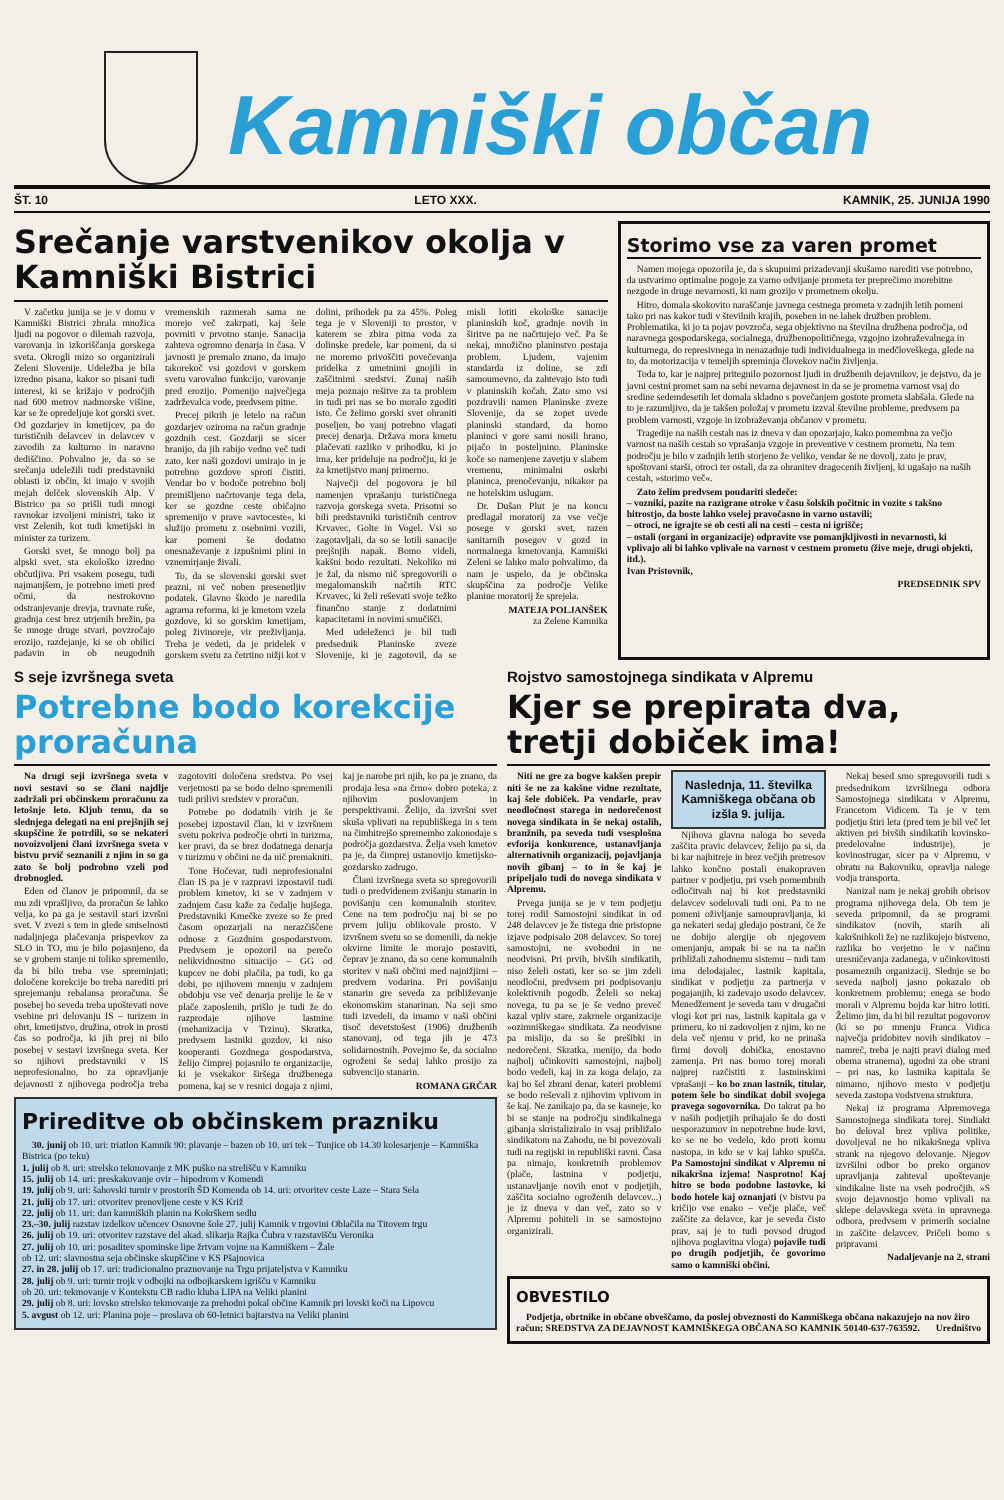Kamniški občan
ŠT. 10 LETO XXX. KAMNIK, 25. JUNIJA 1990
Srečanje varstvenikov okolja v Kamniški Bistrici
V začetku junija se je v domu v Kamniški Bistrici zbrala množica ljudi na pogovor o dilemah razvoja, varovanja in izkoriščanja gorskega sveta. Okrogli mizo so organizirali Zeleni Slovenije. Udeležba je bila izredno pisana, kakor so pisani tudi interesi, ki se križajo v področjih nad 600 metrov nadmorske višine, kar se že opredeljuje kot gorski svet. Od gozdarjev in kmetijcev, pa do turističnih delavcev in delavcev v zavodih za kulturno in naravno dediščino. Pohvalno je, da so se srečanja udeležili tudi predstavniki oblasti iz občin, ki imajo v svojih mejah delček slovenskih Alp. V Bistrico pa so prišli tudi mnogi ravnokar izvoljeni ministri, tako iz vrst Zelenih, kot tudi kmetijski in minister za turizem.
Gorski svet, še mnogo bolj pa alpski svet, sta ekološko izredno občutljiva. Pri vsakem posegu, tudi najmanjšem, je potrebno imeti pred očmi, da nestrokovno odstranjevanje drevja, travnate ruše, gradnja cest brez utrjenih brežin, pa še mnoge druge stvari, povzročajo erozijo, razdejanje, ki se ob obilici padavin in ob neugodnih vremenskih razmerah sama ne morejo več zakrpati, kaj šele povrniti v prvotno stanje. Sanacija zahteva ogromno denarja in časa. V javnosti je premalo znano, da imajo takorekoč vsi gozdovi v gorskem svetu varovalno funkcijo, varovanje pred erozijo. Pomenijo največjega zadrževalca vode, predvsem pitne.
Precej pikrih je letelo na račun gozdarjev oziroma na račun gradnje gozdnih cest. Gozdarji se sicer branijo, da jih rabijo vedno več tudi zato, ker naši gozdovi umirajo in je potrebno gozdove sproti čistiti. Vendar bo v bodoče potrebno bolj premišljeno načrtovanje tega dela, ker se gozdne ceste običajno spremenijo v prave »avtoceste«, ki služijo prometu z osebnimi vozili, kar pomeni še dodatno onesnaževanje z izpušnimi plini in vznemirjanje živali.
To, da se slovenski gorski svet prazni, ni več noben presenetljiv podatek. Glavno škodo je naredila agrarna reforma, ki je kmetom vzela gozdove, ki so gorskim kmetijam, poleg živinoreje, vir preživljanja. Treba je vedeti, da je pridelek v gorskem svetu za četrtino nižji kot v dolini, prihodek pa za 45%. Poleg tega je v Sloveniji to prostor, v katerem se zbira pitna voda za dolinske predele, kar pomeni, da si ne moremo privoščiti povečevanja pridelka z umetnimi gnojili in zaščitnimi sredstvi. Zunaj naših meja poznajo rešitve za ta problem in tudi pri nas se bo moralo zgoditi isto. Če želimo gorski svet ohraniti poseljen, bo vanj potrebno vlagati precej denarja. Država mora kmetu plačevati razliko v prihodku, ki jo ima, ker prideluje na področju, ki je za kmetijstvo manj primerno.
Največji del pogovora je bil namenjen vprašanju turističnega razvoja gorskega sveta. Prisotni so bili predstavniki turističnih centrov Krvavec, Golte in Vogel. Vsi so zagotavljali, da so se lotili sanacije prejšnjih napak. Bomo videli, kakšni bodo rezultati. Nekoliko mi je žal, da nismo nič spregovorili o megalomanskih načrtih RTC Krvavec, ki želi reševati svoje težko finančno stanje z dodatnimi kapacitetami in novimi smučišči.
Med udeleženci je bil tudi predsednik Planinske zveze Slovenije, ki je zagotovil, da se misli lotiti ekološke sanacije planinskih koč, gradnje novih in širitve pa ne načrtujejo več. Pa še nekaj, množično planinstvo postaja problem. Ljudem, vajenim standarda iz doline, se zdi samoumevno, da zahtevajo isto tudi v planinskih kočah. Zato smo vsi pozdravili namen Planinske zveze Slovenije, da se zopet uvede planinski standard, da bomo planinci v gore sami nosili hrano, pijačo in posteljnino. Planinske koče so namenjene zavetju v slabem vremenu, minimalni oskrbi planinca, prenočevanju, nikakor pa ne hotelskim uslugam.
Dr. Dušan Plut je na koncu predlagal moratorij za vse večje posege v gorski svet, razen sanitarnih posegov v gozd in normalnega kmetovanja. Kamniški Zeleni se lahko malo pohvalimo, da nam je uspelo, da je občinska skupščina za področje Velike planine moratorij že sprejela.
MATEJA POLJANŠEK
za Zelene Kamnika
Storimo vse za varen promet
Namen mojega opozorila je, da s skupnimi prizadevanji skušamo narediti vse potrebno, da ustvarimo optimalne pogoje za varno odvijanje prometa ter preprečimo morebitne nezgode in druge nevarnosti, ki nam grozijo v prometnem okolju.
Hitro, domala skokovito naraščanje javnega cestnega prometa v zadnjih letih pomeni tako pri nas kakor tudi v številnih krajih, poseben in ne lahek družben problem. Problematika, ki jo ta pojav povzroča, sega objektivno na številna družbena področja, od naravnega gospodarskega, socialnega, družbenopolitičnega, vzgojno izobraževalnega in kulturnega, do represivnega in nenazadnje tudi individualnega in medčloveškega, glede na to, da motorizacija v temeljih spreminja človekov način življenja.
Toda to, kar je najprej pritegnilo pozornost ljudi in družbenih dejavnikov, je dejstvo, da je javni cestni promet sam na sebi nevarna dejavnost in da se je prometna varnost vsaj do sredine sedemdesetih let domala skladno s povečanjem gostote prometa slabšala. Glede na to je razumljivo, da je takšen položaj v prometu izzval številne probleme, predvsem pa problem varnosti, vzgoje in izobraževanja občanov v prometu.
Tragedije na naših cestah nas iz dneva v dan opozarjajo, kako pomembna za večjo varnost na naših cestah so vprašanja vzgoje in preventive v cestnem prometu. Na tem področju je bilo v zadnjih letih storjeno že veliko, vendar še ne dovolj, zato je prav, spoštovani starši, otroci ter ostali, da za ohranitev dragocenih življenj, ki ugašajo na naših cestah, »storimo več«.
Zato želim predvsem poudariti sledeče:
– vozniki, pazite na razigrane otroke v času šolskih počitnic in vozite s takšno hitrostjo, da boste lahko vselej pravočasno in varno ustavili;
– otroci, ne igrajte se ob cesti ali na cesti – cesta ni igrišče;
– ostali (organi in organizacije) odpravite vse pomanjkljivosti in nevarnosti, ki vplivajo ali bi lahko vplivale na varnost v cestnem prometu (žive meje, drugi objekti, itd.).
Ivan Pristovnik,
PREDSEDNIK SPV
S seje izvršnega sveta
Potrebne bodo korekcije proračuna
Na drugi seji izvršnega sveta v novi sestavi so se člani najdlje zadržali pri občinskem proračunu za letošnje leto. Kljub temu, da so slednjega delegati na eni prejšnjih sej skupščine že potrdili, so se nekateri novoizvoljeni člani izvršnega sveta v bistvu prvič seznanili z njim in so ga zato še bolj podrobno vzeli pod drobnogled.
Eden od članov je pripomnil, da se mu zdi vprašljivo, da proračun še lahko velja, ko pa ga je sestavil stari izvršni svet. V zvezi s tem in glede smiselnosti nadaljnjega plačevanja prispevkov za SLO in TO, mu je bilo pojasnjeno, da se v grobem stanje ni toliko spremenilo, da bi bilo treba vse spreminjati; določene korekcije bo treba narediti pri sprejemanju rebalansa proračuna. Še posebej bo seveda treba upoštevati nove vsebine pri delovanju IS – turizem in obrt, kmetijstvo, družina, otrok in prosti čas so področja, ki jih prej ni bilo posebej v sestavi izvršnega sveta. Ker so njihovi predstavniki v IS neprofesionalno, bo za opravljanje dejavnosti z njihovega področja treba zagotoviti določena sredstva. Po vsej verjetnosti pa se bodo delno spremenili tudi prilivi sredstev v proračun.
Potrebe po dodatnih virih je še posebej izpostavil član, ki v izvršnem svetu pokriva področje obrti in turizma, ker pravi, da se brez dodatnega denarja v turizmu v občini ne da nič premakniti.
Tone Hočevar, tudi neprofesionalni član IS pa je v razpravi izpostavil tudi problem kmetov, ki se v zadnjem v zadnjem času kaže za čedalje hujšega. Predstavniki Kmečke zveze so že pred časom opozarjali na nerazčiščene odnose z Gozdnim gospodarstvom. Predvsem je opozoril na perečo nelikvidnostno situacijo – GG od kupcev ne dobi plačila, pa tudi, ko ga dobi, po njihovem mnenju v zadnjem obdobju vse več denarja prelije le še v plače zaposlenih, prišlo je tudi že do razprodaje njihove lastnine (mehanizacija v Trzinu). Skratka, predvsem lastniki gozdov, ki niso kooperanti Gozdnega gospodarstva, želijo čimprej pojasnilo te organizacije, ki je vsekakor širšega družbenega pomena, kaj se v resnici dogaja z njimi, kaj je narobe pri njih, ko pa je znano, da prodaja lesa »na črno« dobro poteka, z njihovim poslovanjem in perspektivami. Želijo, da izvršni svet skuša vplivati na republiškega in s tem na čimhitrejšo spremembo zakonodaje s področja gozdarstva. Želja vseh kmetov pa je, da čimprej ustanovijo kmetijsko-gozdarsko zadrugo.
Člani izvršnega sveta so spregovorili tudi o predvidenem zvišanju stanarin in povišanju cen komunalnih storitev. Cene na tem področju naj bi se po prvem juliju oblikovale prosto. V izvršnem svetu so se domenili, da nekje okvirne limite le morajo postaviti, čeprav je znano, da so cene komunalnih storitev v naši občini med najnižjimi – predvem vodarina. Pri povišanju stanarin gre seveda za približevanje ekonomskim stanarinan. Na seji smo tudi izvedeli, da imamo v naši občini tisoč devetstošest (1906) družbenih stanovanj, od tega jih je 473 solidarnostnih. Povejmo še, da socialno ogroženi še sedaj lahko prosijo za subvencijo stanarin.
ROMANA GRČAR
Prireditve ob občinskem prazniku
30. junij ob 10. uri: triatlon Kamnik 90: plavanje – bazen ob 10. uri tek – Tunjice ob 14.30 kolesarjenje – Kamniška Bistrica (po teku)
1. julij ob 8. uri: strelsko tekmovanje z MK puško na strelišču v Kamniku
15. julij ob 14. uri: preskakovanje ovir – hipodrom v Komendi
19. julij ob 9. uri: šahovski turnir v prostorih ŠD Komenda ob 14. uri: otvoritev ceste Laze – Stara Sela
21. julij ob 17. uri: otvoritev prenovljene ceste v KS Križ
22. julij ob 11. uri: dan kamniških planin na Kokrškem sedlu
23.–30. julij razstav izdelkov učencev Osnovne šole 27. julij Kamnik v trgovini Oblačila na Titovem trgu
26. julij ob 19. uri: otvoritev razstave del akad. slikarja Rajka Čubra v razstavišču Veronika
27. julij ob 10. uri: posaditev spominske lipe žrtvam vojne na Kamniškem – Žale
ob 12. uri: slavnostna seja občinske skupščine v KS Pšajnovica
27. in 28. julij ob 17. uri: tradicionalno praznovanje na Trgu prijateljstva v Kamniku
28. julij ob 9. uri: turnir trojk v odbojki na odbojkarskem igrišču v Kamniku
ob 20. uri: tekmovanje v Kontekstu CB radio kluba LIPA na Veliki planini
29. julij ob 8. uri: lovsko strelsko tekmovanje za prehodni pokal občine Kamnik pri lovski koči na Lipovcu
5. avgust ob 12. uri: Planina poje – proslava ob 60-letnici bajtarstva na Veliki planini
Rojstvo samostojnega sindikata v Alpremu
Kjer se prepirata dva, tretji dobiček ima!
Niti ne gre za bogve kakšen prepir niti še ne za kakšne vidne rezultate, kaj šele dobiček. Pa vendarle, prav neodločnost starega in nedorečenost novega sindikata in še nekaj ostalih, branžnih, pa seveda tudi vsesplošna evforija konkurence, ustanavljanja alternativnih organizacij, pojavljanja novih gibanj – to in še kaj je pripeljalo tudi do novega sindikata v Alpremu.
Prvega junija se je v tem podjetju torej rodil Samostojni sindikat in od 248 delavcev je že tistega dne pristopne izjave podpisalo 208 delavcev. So torej samostojni, ne svobodni in ne neodvisni. Pri prvih, bivših sindikatih, niso želeli ostati, ker so se jim zdeli neodločni, predvsem pri podpisovanju kolektivnih pogodb. Želeli so nekaj novega, tu pa se je še vedno preveč kazal vpliv stare, zakrnele organizacije »ozimniškega« sindikata. Za neodvisne pa mislijo, da so še prešibki in nedorečeni. Skratka, menijo, da bodo najbolj učinkoviti samostojni, najbolj bodo vedeli, kaj in za koga delajo, za kaj bo šel zbrani denar, kateri problemi se bodo reševali z njihovim vplivom in še kaj. Ne zanikajo pa, da se kasneje, ko bi se stanje na področju sindikalnega gibanja skristaliziralo in vsaj približalo sindikatom na Zahodu, ne bi povezovali tudi na regijski in republiški ravni. Časa pa nimajo, konkretnih problemov (plače, lastnina v podjetju, ustanavljanje novih enot v podjetjih, zaščita socialno ogroženih delavcev...) je iz dneva v dan več, zato so v Alpremu pohiteli in se samostojno organizirali.
Naslednja, 11. številka Kamniškega občana ob izšla 9. julija.
Njihova glavna naloga bo seveda zaščita pravic delavcev, želijo pa si, da bi kar najhitreje in brez večjih pretresov lahko končno postali enakopraven partner v podjetju, pri vseh pomembnih odločitvah naj bi kot predstavniki delavcev sodelovali tudi oni. Pa to ne pomeni oživljanje samoupravljanja, ki ga nekateri sedaj gledajo postrani, če že ne dobijo alergije ob njegovem omenjanju, ampak bi se na ta način približali zahodnemu sistemu – tudi tam ima delodajalec, lastnik kapitala, sindikat v podjetju za partnerja v pogajanjih, ki zadevajo usodo delavcev. Menedžement je seveda tam v drugačni vlogi kot pri nas, lastnik kapitala ga v primeru, ko ni zadovoljen z njim, ko ne dela več njemu v prid, ko ne prinaša firmi dovolj dobička, enostavno zamenja. Pri nas bomo torej morali najprej razčistiti z lastninskimi vprašanji – ko bo znan lastnik, titular, potem šele bo sindikat dobil svojega pravega sogovornika. Do takrat pa bo v naših podjetjih prihajalo še do dosti nesporazumov in nepotrebne hude krvi, ko se ne bo vedelo, kdo proti komu nastopa, in kdo se v kaj lahko spušča. Pa Samostojni sindikat v Alpremu ni nikakršna izjema! Nasprotno! Kaj hitro se bodo podobne lastovke, ki bodo hotele kaj oznanjati (v bistvu pa kričijo vse enako – večje plače, več zaščite za delavce, kar je seveda čisto prav, saj je to tudi povsod drugod njihova poglavitna vloga) pojavile tudi po drugih podjetjih, če govorimo samo o kamniški občini.
Nekaj besed smo spregovorili tudi s predsednikom izvršilnega odbora Samostojnega sindikata v Alpremu, Francetom Vidicem. Ta je v tem podjetju štiri leta (pred tem je bil več let aktiven pri bivših sindikatih kovinsko-predelovalne industrije), je kovinostrugar, sicer pa v Alpremu, v obratu na Bakovniku, opravlja naloge vodja transporta.
Nanizal nam je nekaj grobih obrisov programa njihovega dela. Ob tem je seveda pripomnil, da se programi sindikatov (novih, starih ali kakršnihkoli že) ne razlikujejo bistveno, razlika bo verjetno le v načinu uresničevanja zadanega, v učinkovitosti posameznih organizacij. Slednje se bo seveda najbolj jasno pokazalo ob konkretnem problemu; enega se bodo morali v Alpremu bojda kar hitro lotiti. Želimo jim, da bi bil rezultat pogovorov (ki so po mnenju Franca Vidica največja pridobitev novih sindikatov – namreč, treba je najti pravi dialog med obema stranema), ugodni za obe strani – pri nas, ko lastnika kapitala še nimamo, njihovo mesto v podjetju seveda zastopa vodstvena struktura.
Nekaj iz programa Alpremovega Samostojnega sindikata torej. Sindiakt bo deloval brez vpliva politike, dovoljeval ne bo nikakršnega vpliva strank na njegovo delovanje. Njegov izvršilni odbor bo preko organov upravljanja zahteval upoštevanje sindikalne liste na vseh področjih. »S svojo dejavnostjo bomo vplivali na sklepe delavskega sveta in upravnega odbora, predvsem v primerih socialne in zaščite delavcev. Pričeli bomo s pripravami
Nadaljevanje na 2. strani
OBVESTILO
Podjetja, obrtnike in občane obveščamo, da poslej obveznosti do Kamniškega občana nakazujejo na nov žiro račun: SREDSTVA ZA DEJAVNOST KAMNIŠKEGA OBČANA SO KAMNIK 50140-637-763592. Uredništvo